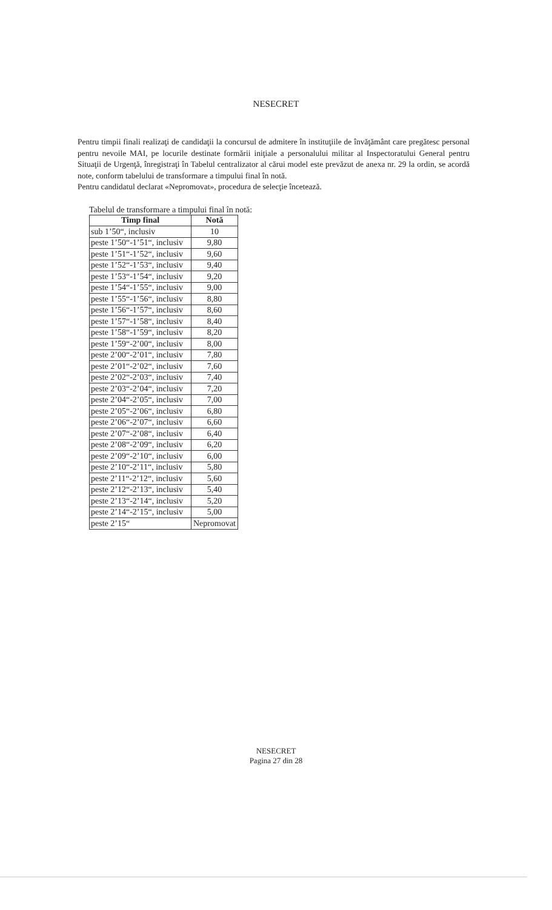NESECRET
Pentru timpii finali realizaţi de candidaţii la concursul de admitere în instituţiile de învăţământ care pregătesc personal pentru nevoile MAI, pe locurile destinate formării iniţiale a personalului militar al Inspectoratului General pentru Situaţii de Urgenţă, înregistraţi în Tabelul centralizator al cărui model este prevăzut de anexa nr. 29 la ordin, se acordă note, conform tabelului de transformare a timpului final în notă.
Pentru candidatul declarat «Nepromovat», procedura de selecţie încetează.
Tabelul de transformare a timpului final în notă:
| Timp final | Notă |
| --- | --- |
| sub 1’50“, inclusiv | 10 |
| peste 1’50“-1’51“, inclusiv | 9,80 |
| peste 1’51“-1’52“, inclusiv | 9,60 |
| peste 1’52“-1’53“, inclusiv | 9,40 |
| peste 1’53“-1’54“, inclusiv | 9,20 |
| peste 1’54“-1’55“, inclusiv | 9,00 |
| peste 1’55“-1’56“, inclusiv | 8,80 |
| peste 1’56“-1’57“, inclusiv | 8,60 |
| peste 1’57“-1’58“, inclusiv | 8,40 |
| peste 1’58“-1’59“, inclusiv | 8,20 |
| peste 1’59“-2’00“, inclusiv | 8,00 |
| peste 2’00“-2’01“, inclusiv | 7,80 |
| peste 2’01“-2’02“, inclusiv | 7,60 |
| peste 2’02“-2’03“, inclusiv | 7,40 |
| peste 2’03“-2’04“, inclusiv | 7,20 |
| peste 2’04“-2’05“, inclusiv | 7,00 |
| peste 2’05“-2’06“, inclusiv | 6,80 |
| peste 2’06“-2’07“, inclusiv | 6,60 |
| peste 2’07“-2’08“, inclusiv | 6,40 |
| peste 2’08“-2’09“, inclusiv | 6,20 |
| peste 2’09“-2’10“, inclusiv | 6,00 |
| peste 2’10“-2’11“, inclusiv | 5,80 |
| peste 2’11“-2’12“, inclusiv | 5,60 |
| peste 2’12“-2’13“, inclusiv | 5,40 |
| peste 2’13“-2’14“, inclusiv | 5,20 |
| peste 2’14“-2’15“, inclusiv | 5,00 |
| peste 2’15“ | Nepromovat |
NESECRET
Pagina 27 din 28